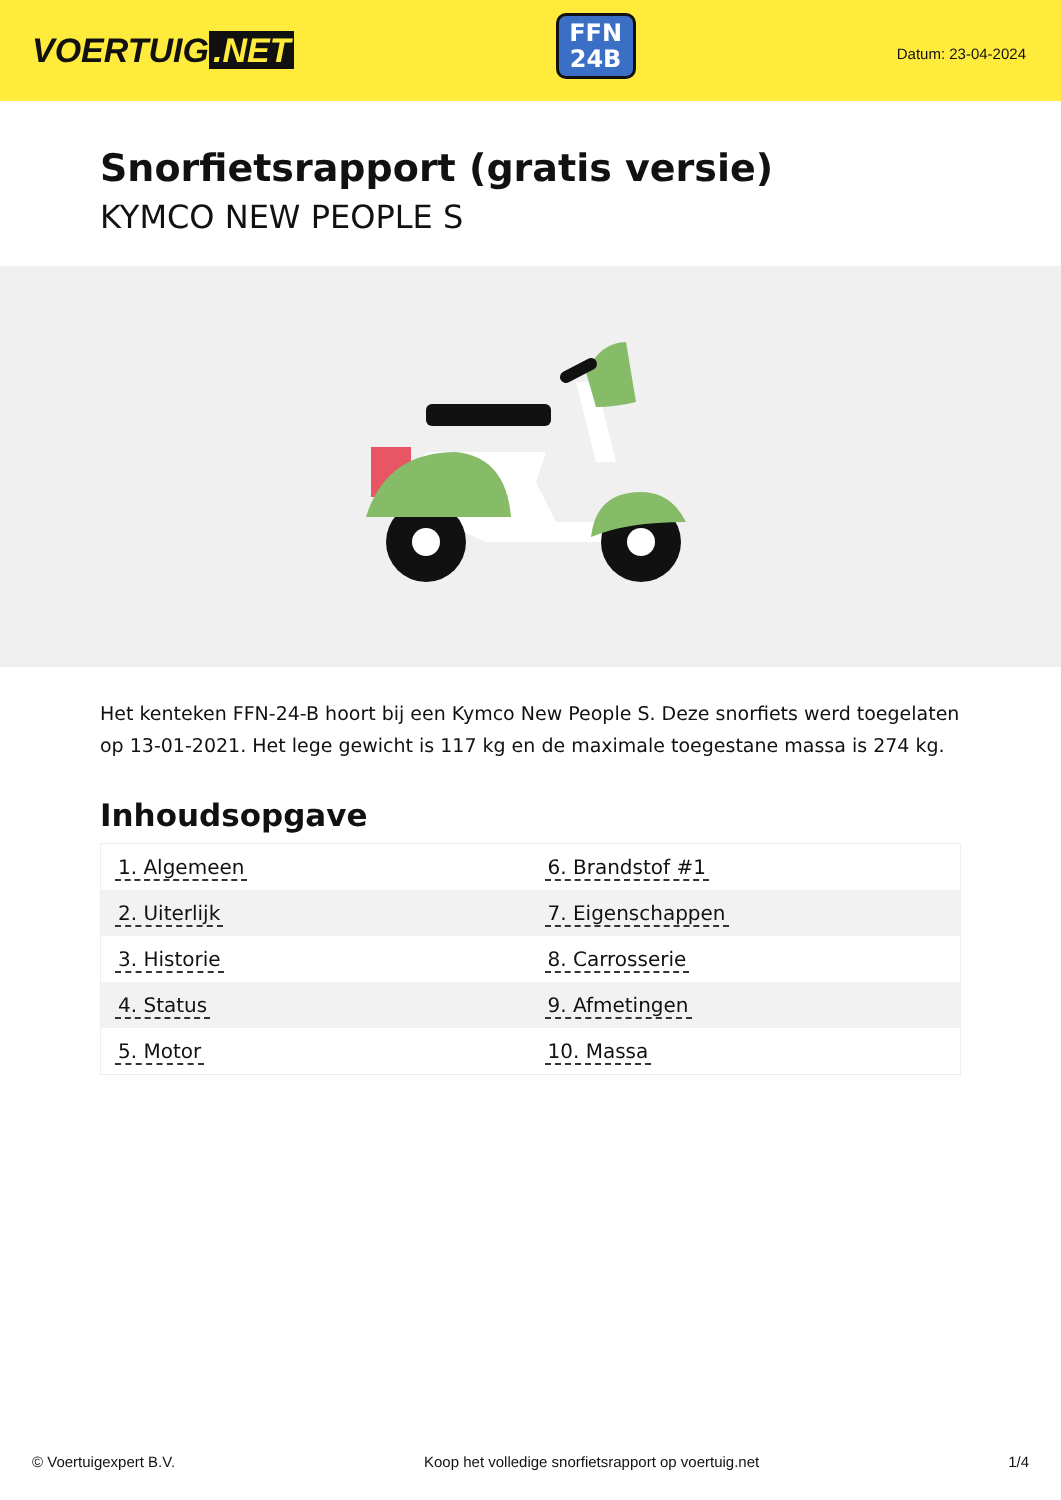VOERTUIG.NET
FFN
24B
Datum: 23-04-2024
Snorfietsrapport (gratis versie)
KYMCO NEW PEOPLE S
Het kenteken FFN-24-B hoort bij een Kymco New People S. Deze snorfiets werd toegelaten op 13-01-2021. Het lege gewicht is 117 kg en de maximale toegestane massa is 274 kg.
Inhoudsopgave
| 1. Algemeen | 6. Brandstof #1 |
| 2. Uiterlijk | 7. Eigenschappen |
| 3. Historie | 8. Carrosserie |
| 4. Status | 9. Afmetingen |
| 5. Motor | 10. Massa |
© Voertuigexpert B.V. Koop het volledige snorfietsrapport op voertuig.net 1/4